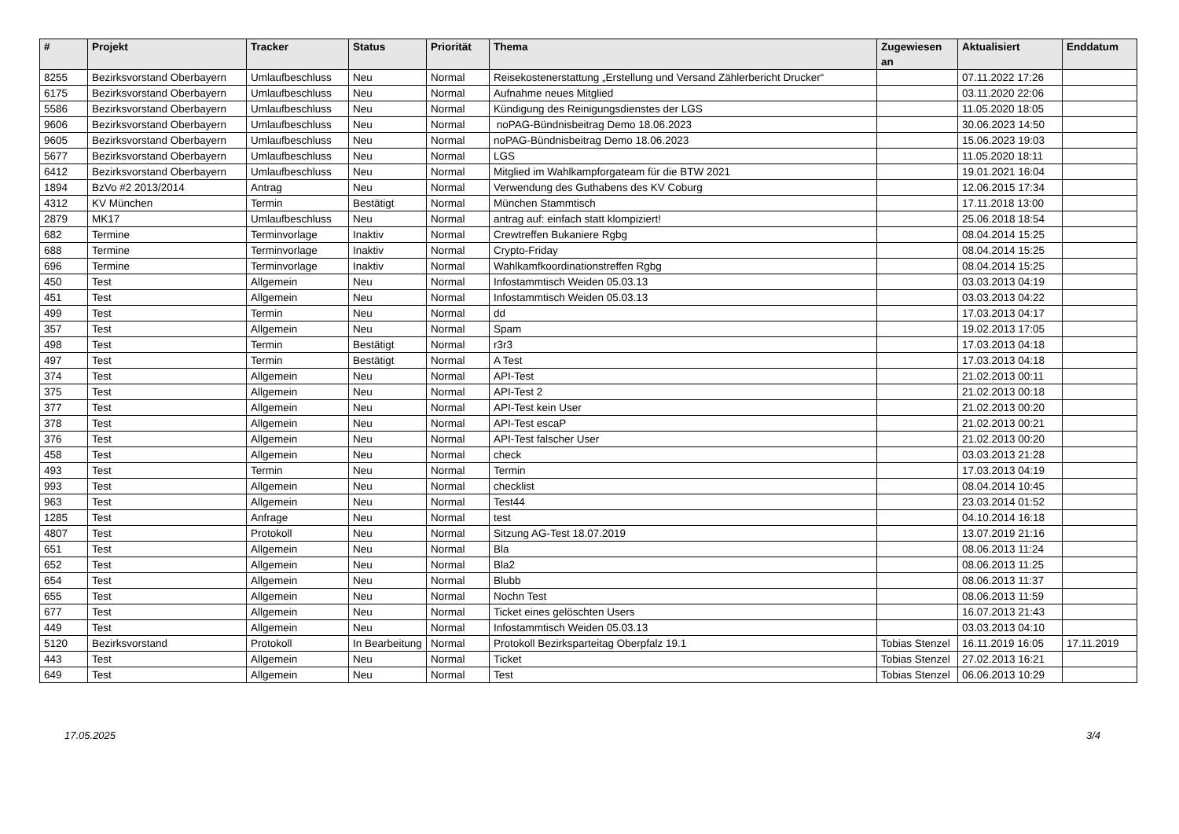| # | Projekt | Tracker | Status | Priorität | Thema | Zugewiesen an | Aktualisiert | Enddatum |
| --- | --- | --- | --- | --- | --- | --- | --- | --- |
| 8255 | Bezirksvorstand Oberbayern | Umlaufbeschluss | Neu | Normal | Reisekostenerstattung „Erstellung und Versand Zählerbericht Drucker“ | | 07.11.2022 17:26 | |
| 6175 | Bezirksvorstand Oberbayern | Umlaufbeschluss | Neu | Normal | Aufnahme neues Mitglied | | 03.11.2020 22:06 | |
| 5586 | Bezirksvorstand Oberbayern | Umlaufbeschluss | Neu | Normal | Kündigung des Reinigungsdienstes der LGS | | 11.05.2020 18:05 | |
| 9606 | Bezirksvorstand Oberbayern | Umlaufbeschluss | Neu | Normal | noPAG-Bündnisbeitrag Demo 18.06.2023 | | 30.06.2023 14:50 | |
| 9605 | Bezirksvorstand Oberbayern | Umlaufbeschluss | Neu | Normal | noPAG-Bündnisbeitrag Demo 18.06.2023 | | 15.06.2023 19:03 | |
| 5677 | Bezirksvorstand Oberbayern | Umlaufbeschluss | Neu | Normal | LGS | | 11.05.2020 18:11 | |
| 6412 | Bezirksvorstand Oberbayern | Umlaufbeschluss | Neu | Normal | Mitglied im Wahlkampforgateam für die BTW 2021 | | 19.01.2021 16:04 | |
| 1894 | BzVo #2 2013/2014 | Antrag | Neu | Normal | Verwendung des Guthabens des KV Coburg | | 12.06.2015 17:34 | |
| 4312 | KV München | Termin | Bestätigt | Normal | München Stammtisch | | 17.11.2018 13:00 | |
| 2879 | MK17 | Umlaufbeschluss | Neu | Normal | antrag auf: einfach statt klompiziert! | | 25.06.2018 18:54 | |
| 682 | Termine | Terminvorlage | Inaktiv | Normal | Crewtreffen Bukaniere Rgbg | | 08.04.2014 15:25 | |
| 688 | Termine | Terminvorlage | Inaktiv | Normal | Crypto-Friday | | 08.04.2014 15:25 | |
| 696 | Termine | Terminvorlage | Inaktiv | Normal | Wahlkamfkoordinationstreffen Rgbg | | 08.04.2014 15:25 | |
| 450 | Test | Allgemein | Neu | Normal | Infostammtisch Weiden 05.03.13 | | 03.03.2013 04:19 | |
| 451 | Test | Allgemein | Neu | Normal | Infostammtisch Weiden 05.03.13 | | 03.03.2013 04:22 | |
| 499 | Test | Termin | Neu | Normal | dd | | 17.03.2013 04:17 | |
| 357 | Test | Allgemein | Neu | Normal | Spam | | 19.02.2013 17:05 | |
| 498 | Test | Termin | Bestätigt | Normal | r3r3 | | 17.03.2013 04:18 | |
| 497 | Test | Termin | Bestätigt | Normal | A Test | | 17.03.2013 04:18 | |
| 374 | Test | Allgemein | Neu | Normal | API-Test | | 21.02.2013 00:11 | |
| 375 | Test | Allgemein | Neu | Normal | API-Test 2 | | 21.02.2013 00:18 | |
| 377 | Test | Allgemein | Neu | Normal | API-Test kein User | | 21.02.2013 00:20 | |
| 378 | Test | Allgemein | Neu | Normal | API-Test escaP | | 21.02.2013 00:21 | |
| 376 | Test | Allgemein | Neu | Normal | API-Test falscher User | | 21.02.2013 00:20 | |
| 458 | Test | Allgemein | Neu | Normal | check | | 03.03.2013 21:28 | |
| 493 | Test | Termin | Neu | Normal | Termin | | 17.03.2013 04:19 | |
| 993 | Test | Allgemein | Neu | Normal | checklist | | 08.04.2014 10:45 | |
| 963 | Test | Allgemein | Neu | Normal | Test44 | | 23.03.2014 01:52 | |
| 1285 | Test | Anfrage | Neu | Normal | test | | 04.10.2014 16:18 | |
| 4807 | Test | Protokoll | Neu | Normal | Sitzung AG-Test 18.07.2019 | | 13.07.2019 21:16 | |
| 651 | Test | Allgemein | Neu | Normal | Bla | | 08.06.2013 11:24 | |
| 652 | Test | Allgemein | Neu | Normal | Bla2 | | 08.06.2013 11:25 | |
| 654 | Test | Allgemein | Neu | Normal | Blubb | | 08.06.2013 11:37 | |
| 655 | Test | Allgemein | Neu | Normal | Nochn Test | | 08.06.2013 11:59 | |
| 677 | Test | Allgemein | Neu | Normal | Ticket eines gelöschten Users | | 16.07.2013 21:43 | |
| 449 | Test | Allgemein | Neu | Normal | Infostammtisch Weiden 05.03.13 | | 03.03.2013 04:10 | |
| 5120 | Bezirksvorstand | Protokoll | In Bearbeitung | Normal | Protokoll Bezirksparteitag Oberpfalz 19.1 | Tobias Stenzel | 16.11.2019 16:05 | 17.11.2019 |
| 443 | Test | Allgemein | Neu | Normal | Ticket | Tobias Stenzel | 27.02.2013 16:21 | |
| 649 | Test | Allgemein | Neu | Normal | Test | Tobias Stenzel | 06.06.2013 10:29 | |
17.05.2025 3/4